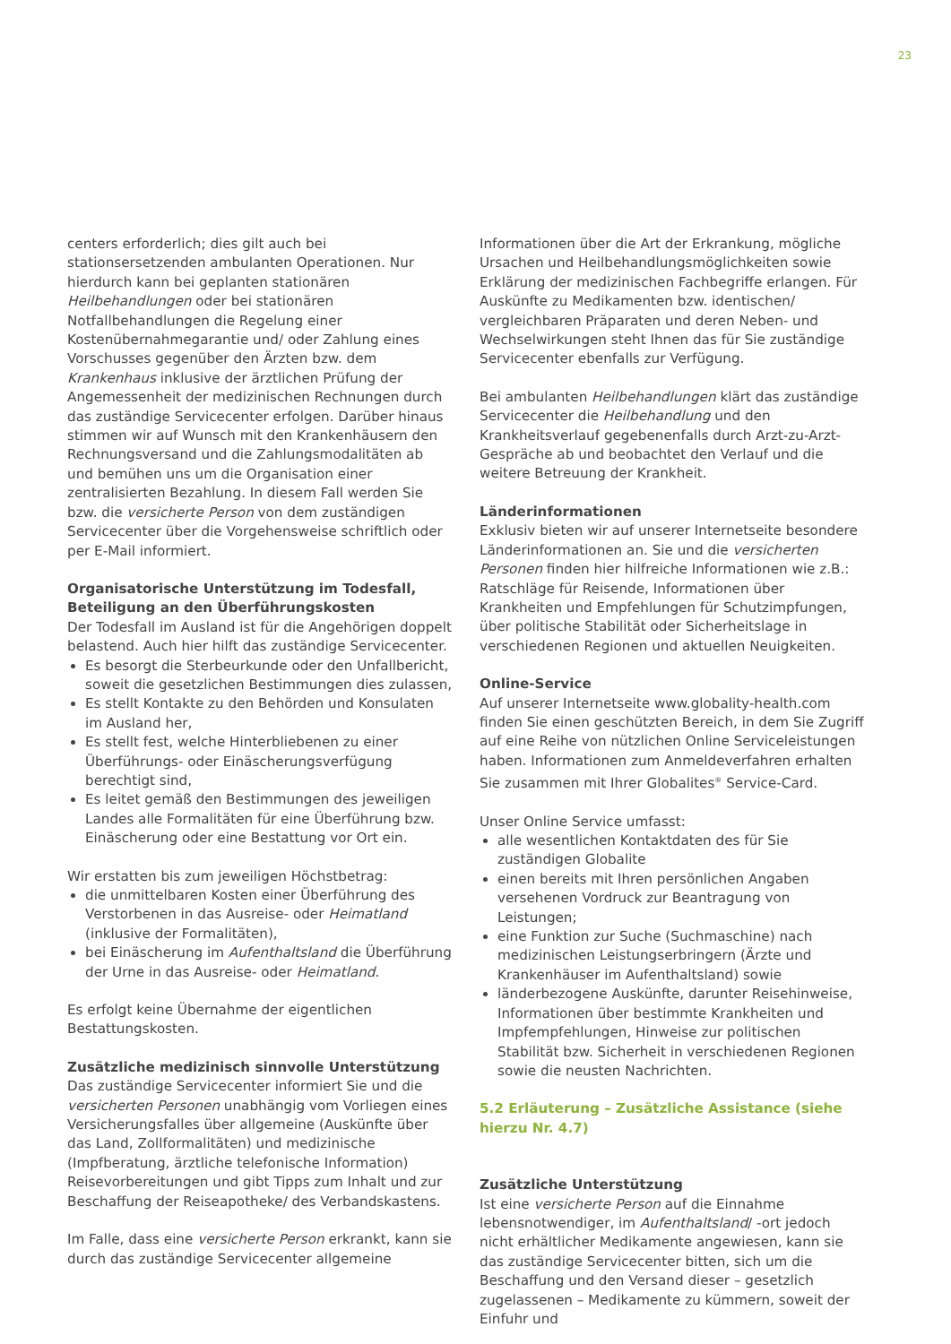23
centers erforderlich; dies gilt auch bei stationsersetzenden ambulanten Operationen. Nur hierdurch kann bei geplanten stationären Heilbehandlungen oder bei stationären Notfallbehandlungen die Regelung einer Kostenübernahmegarantie und/ oder Zahlung eines Vorschusses gegenüber den Ärzten bzw. dem Krankenhaus inklusive der ärztlichen Prüfung der Angemessenheit der medizinischen Rechnungen durch das zuständige Servicecenter erfolgen. Darüber hinaus stimmen wir auf Wunsch mit den Krankenhäusern den Rechnungsversand und die Zahlungsmodalitäten ab und bemühen uns um die Organisation einer zentralisierten Bezahlung. In diesem Fall werden Sie bzw. die versicherte Person von dem zuständigen Servicecenter über die Vorgehensweise schriftlich oder per E-Mail informiert.
Organisatorische Unterstützung im Todesfall, Beteiligung an den Überführungskosten
Der Todesfall im Ausland ist für die Angehörigen doppelt belastend. Auch hier hilft das zuständige Servicecenter.
Es besorgt die Sterbeurkunde oder den Unfallbericht, soweit die gesetzlichen Bestimmungen dies zulassen,
Es stellt Kontakte zu den Behörden und Konsulaten im Ausland her,
Es stellt fest, welche Hinterbliebenen zu einer Überführungs- oder Einäscherungsverfügung berechtigt sind,
Es leitet gemäß den Bestimmungen des jeweiligen Landes alle Formalitäten für eine Überführung bzw. Einäscherung oder eine Bestattung vor Ort ein.
Wir erstatten bis zum jeweiligen Höchstbetrag:
die unmittelbaren Kosten einer Überführung des Verstorbenen in das Ausreise- oder Heimatland (inklusive der Formalitäten),
bei Einäscherung im Aufenthaltsland die Überführung der Urne in das Ausreise- oder Heimatland.
Es erfolgt keine Übernahme der eigentlichen Bestattungskosten.
Zusätzliche medizinisch sinnvolle Unterstützung
Das zuständige Servicecenter informiert Sie und die versicherten Personen unabhängig vom Vorliegen eines Versicherungsfalles über allgemeine (Auskünfte über das Land, Zollformalitäten) und medizinische (Impfberatung, ärztliche telefonische Information) Reisevorbereitungen und gibt Tipps zum Inhalt und zur Beschaffung der Reiseapotheke/ des Verbandskastens.
Im Falle, dass eine versicherte Person erkrankt, kann sie durch das zuständige Servicecenter allgemeine
Informationen über die Art der Erkrankung, mögliche Ursachen und Heilbehandlungsmöglichkeiten sowie Erklärung der medizinischen Fachbegriffe erlangen. Für Auskünfte zu Medikamenten bzw. identischen/ vergleichbaren Präparaten und deren Neben- und Wechselwirkungen steht Ihnen das für Sie zuständige Servicecenter ebenfalls zur Verfügung.
Bei ambulanten Heilbehandlungen klärt das zuständige Servicecenter die Heilbehandlung und den Krankheitsverlauf gegebenenfalls durch Arzt-zu-Arzt-Gespräche ab und beobachtet den Verlauf und die weitere Betreuung der Krankheit.
Länderinformationen
Exklusiv bieten wir auf unserer Internetseite besondere Länderinformationen an. Sie und die versicherten Personen finden hier hilfreiche Informationen wie z.B.: Ratschläge für Reisende, Informationen über Krankheiten und Empfehlungen für Schutzimpfungen, über politische Stabilität oder Sicherheitslage in verschiedenen Regionen und aktuellen Neuigkeiten.
Online-Service
Auf unserer Internetseite www.globality-health.com finden Sie einen geschützten Bereich, in dem Sie Zugriff auf eine Reihe von nützlichen Online Serviceleistungen haben. Informationen zum Anmeldeverfahren erhalten Sie zusammen mit Ihrer Globalites<sup>®</sup> Service-Card.
Unser Online Service umfasst:
alle wesentlichen Kontaktdaten des für Sie zuständigen Globalite
einen bereits mit Ihren persönlichen Angaben versehenen Vordruck zur Beantragung von Leistungen;
eine Funktion zur Suche (Suchmaschine) nach medizinischen Leistungserbringern (Ärzte und Krankenhäuser im Aufenthaltsland) sowie
länderbezogene Auskünfte, darunter Reisehinweise, Informationen über bestimmte Krankheiten und Impfempfehlungen, Hinweise zur politischen Stabilität bzw. Sicherheit in verschiedenen Regionen sowie die neusten Nachrichten.
5.2 Erläuterung – Zusätzliche Assistance (siehe hierzu Nr. 4.7)
Zusätzliche Unterstützung
Ist eine versicherte Person auf die Einnahme lebensnotwendiger, im Aufenthaltsland/ -ort jedoch nicht erhältlicher Medikamente angewiesen, kann sie das zuständige Servicecenter bitten, sich um die Beschaffung und den Versand dieser – gesetzlich zugelassenen – Medikamente zu kümmern, soweit der Einfuhr und